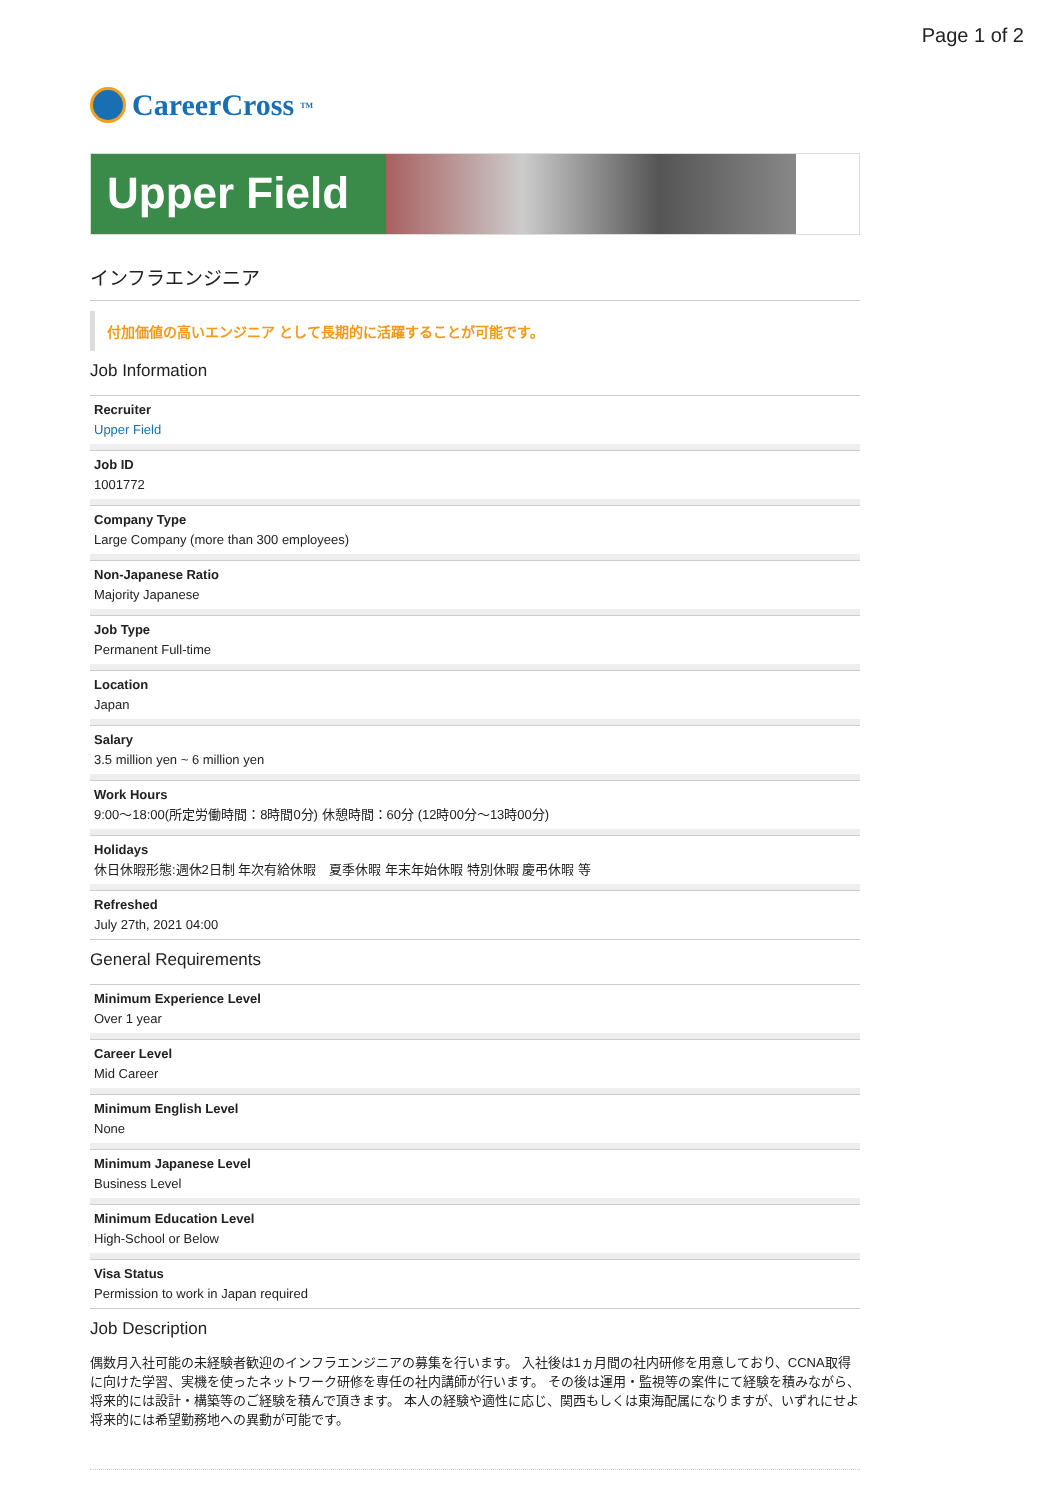Page 1 of 2
CareerCross<sup>TM</sup>
Upper Field
インフラエンジニア
付加価値の高いエンジニア として長期的に活躍することが可能です。
Job Information
Recruiter
Upper Field
Job ID
1001772
Company Type
Large Company (more than 300 employees)
Non-Japanese Ratio
Majority Japanese
Job Type
Permanent Full-time
Location
Japan
Salary
3.5 million yen ~ 6 million yen
Work Hours
9:00〜18:00(所定労働時間：8時間0分) 休憩時間：60分 (12時00分〜13時00分)
Holidays
休日休暇形態:週休2日制 年次有給休暇　夏季休暇 年末年始休暇 特別休暇 慶弔休暇 等
Refreshed
July 27th, 2021 04:00
General Requirements
Minimum Experience Level
Over 1 year
Career Level
Mid Career
Minimum English Level
None
Minimum Japanese Level
Business Level
Minimum Education Level
High-School or Below
Visa Status
Permission to work in Japan required
Job Description
偶数月入社可能の未経験者歓迎のインフラエンジニアの募集を行います。 入社後は1ヵ月間の社内研修を用意しており、CCNA取得に向けた学習、実機を使ったネットワーク研修を専任の社内講師が行います。 その後は運用・監視等の案件にて経験を積みながら、将来的には設計・構築等のご経験を積んで頂きます。 本人の経験や適性に応じ、関西もしくは東海配属になりますが、いずれにせよ将来的には希望勤務地への異動が可能です。